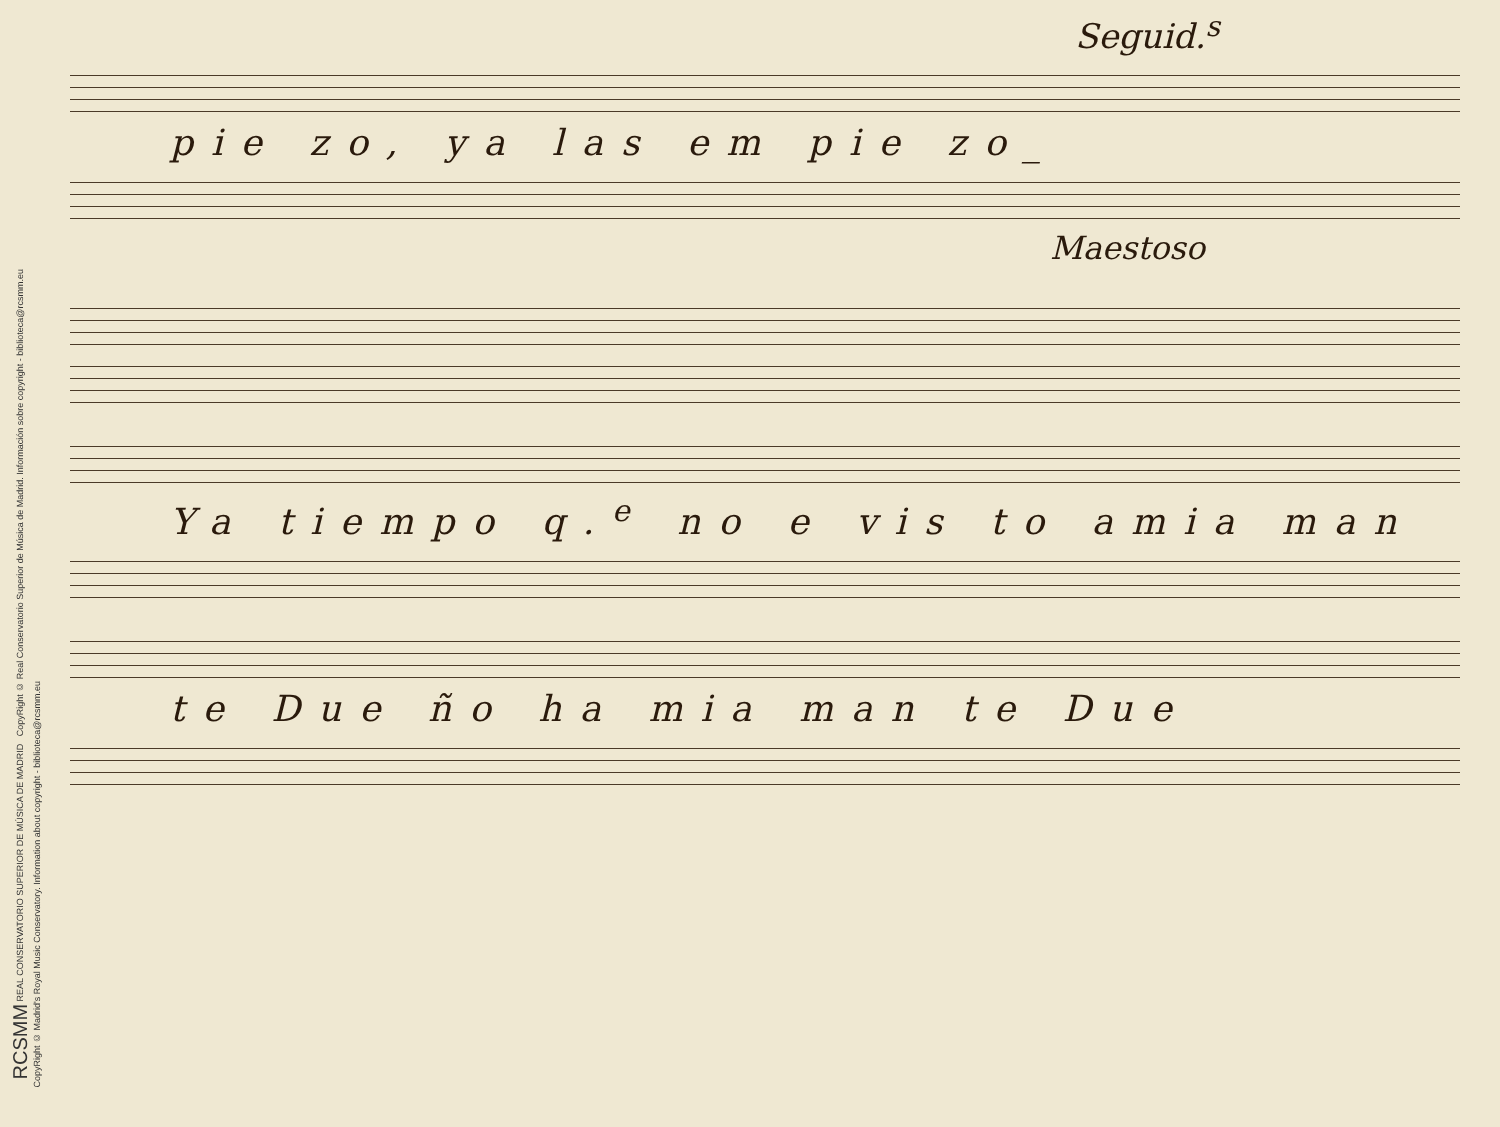RCSMM REAL CONSERVATORIO SUPERIOR DE MÚSICA DE MADRID CopyRight © Real Conservatorio Superior de Música de Madrid. Información sobre copyright - biblioteca@rcsmm.eu
CopyRight © Madrid's Royal Music Conservatory. Information about copyright - biblioteca@rcsmm.eu
Seguid.<sup>s</sup>
pie zo, ya las em pie zo_
Maestoso
Ya tiempo q.<sup>e</sup> no e vis to amia man
te Due ño ha mia man te Due